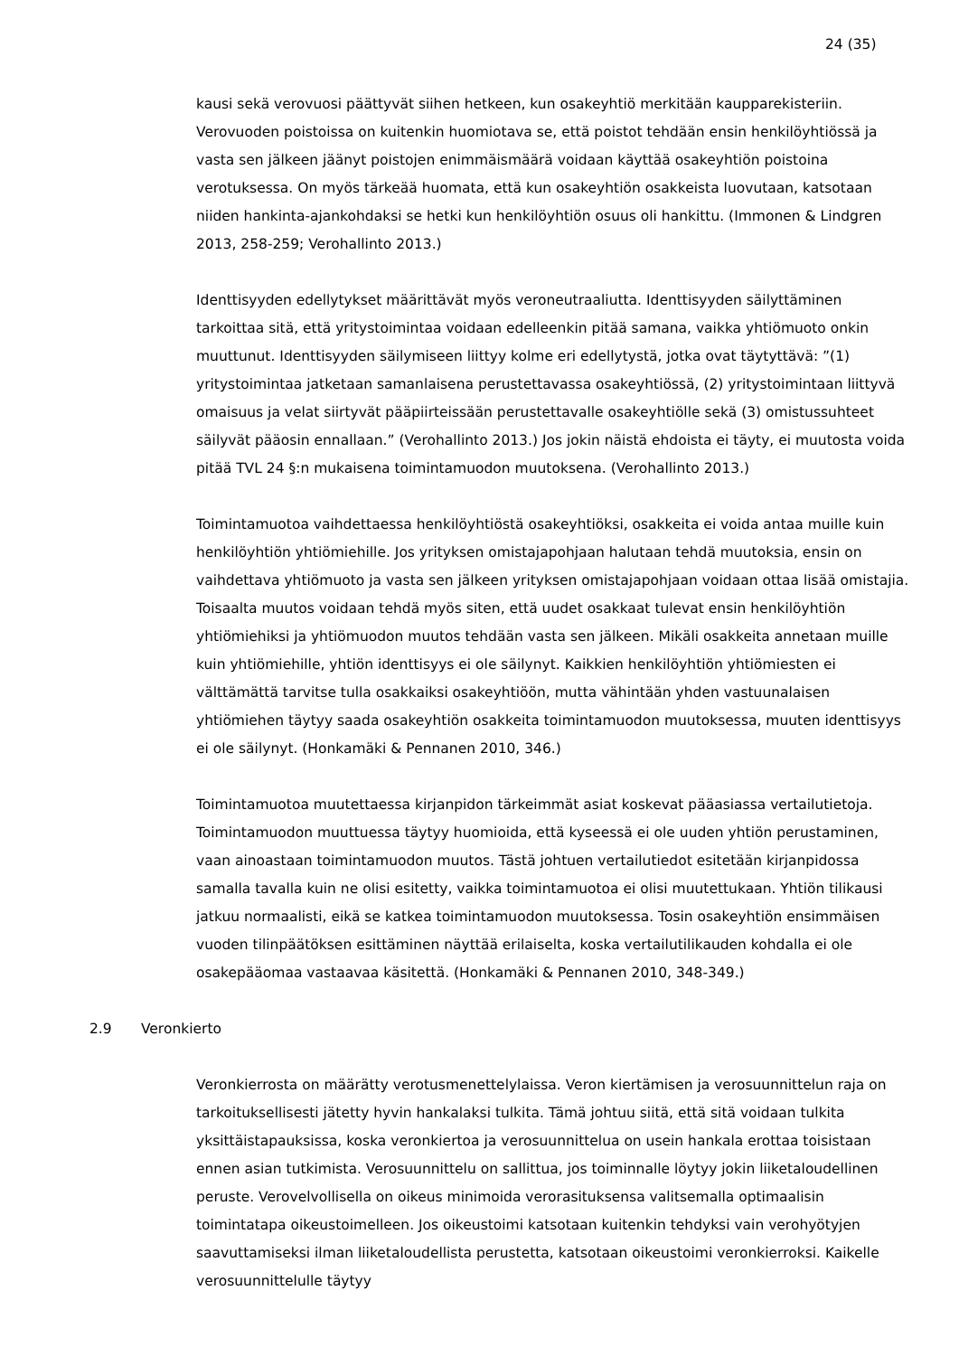24 (35)
kausi sekä verovuosi päättyvät siihen hetkeen, kun osakeyhtiö merkitään kaupparekisteriin. Verovuoden poistoissa on kuitenkin huomiotava se, että poistot tehdään ensin henkilöyhtiössä ja vasta sen jälkeen jäänyt poistojen enimmäismäärä voidaan käyttää osakeyhtiön poistoina verotuksessa. On myös tärkeää huomata, että kun osakeyhtiön osakkeista luovutaan, katsotaan niiden hankinta-ajankohdaksi se hetki kun henkilöyhtiön osuus oli hankittu. (Immonen & Lindgren 2013, 258-259; Verohallinto 2013.)
Identtisyyden edellytykset määrittävät myös veroneutraaliutta. Identtisyyden säilyttäminen tarkoittaa sitä, että yritystoimintaa voidaan edelleenkin pitää samana, vaikka yhtiömuoto onkin muuttunut. Identtisyyden säilymiseen liittyy kolme eri edellytystä, jotka ovat täytyttävä: ”(1) yritystoimintaa jatketaan samanlaisena perustettavassa osakeyhtiössä, (2) yritystoimintaan liittyvä omaisuus ja velat siirtyvät pääpiirteissään perustettavalle osakeyhtiölle sekä (3) omistussuhteet säilyvät pääosin ennallaan.” (Verohallinto 2013.) Jos jokin näistä ehdoista ei täyty, ei muutosta voida pitää TVL 24 §:n mukaisena toimintamuodon muutoksena. (Verohallinto 2013.)
Toimintamuotoa vaihdettaessa henkilöyhtiöstä osakeyhtiöksi, osakkeita ei voida antaa muille kuin henkilöyhtiön yhtiömiehille. Jos yrityksen omistajapohjaan halutaan tehdä muutoksia, ensin on vaihdettava yhtiömuoto ja vasta sen jälkeen yrityksen omistajapohjaan voidaan ottaa lisää omistajia. Toisaalta muutos voidaan tehdä myös siten, että uudet osakkaat tulevat ensin henkilöyhtiön yhtiömiehiksi ja yhtiömuodon muutos tehdään vasta sen jälkeen. Mikäli osakkeita annetaan muille kuin yhtiömiehille, yhtiön identtisyys ei ole säilynyt. Kaikkien henkilöyhtiön yhtiömiesten ei välttämättä tarvitse tulla osakkaiksi osakeyhtiöön, mutta vähintään yhden vastuunalaisen yhtiömiehen täytyy saada osakeyhtiön osakkeita toimintamuodon muutoksessa, muuten identtisyys ei ole säilynyt. (Honkamäki & Pennanen 2010, 346.)
Toimintamuotoa muutettaessa kirjanpidon tärkeimmät asiat koskevat pääasiassa vertailutietoja. Toimintamuodon muuttuessa täytyy huomioida, että kyseessä ei ole uuden yhtiön perustaminen, vaan ainoastaan toimintamuodon muutos. Tästä johtuen vertailutiedot esitetään kirjanpidossa samalla tavalla kuin ne olisi esitetty, vaikka toimintamuotoa ei olisi muutettukaan. Yhtiön tilikausi jatkuu normaalisti, eikä se katkea toimintamuodon muutoksessa. Tosin osakeyhtiön ensimmäisen vuoden tilinpäätöksen esittäminen näyttää erilaiselta, koska vertailutilikauden kohdalla ei ole osakepääomaa vastaavaa käsitettä. (Honkamäki & Pennanen 2010, 348-349.)
2.9 Veronkierto
Veronkierrosta on määrätty verotusmenettelylaissa. Veron kiertämisen ja verosuunnittelun raja on tarkoituksellisesti jätetty hyvin hankalaksi tulkita. Tämä johtuu siitä, että sitä voidaan tulkita yksittäistapauksissa, koska veronkiertoa ja verosuunnittelua on usein hankala erottaa toisistaan ennen asian tutkimista. Verosuunnittelu on sallittua, jos toiminnalle löytyy jokin liiketaloudellinen peruste. Verovelvollisella on oikeus minimoida verorasituksensa valitsemalla optimaalisin toimintatapa oikeustoimelleen. Jos oikeustoimi katsotaan kuitenkin tehdyksi vain verohyötyjen saavuttamiseksi ilman liiketaloudellista perustetta, katsotaan oikeustoimi veronkierroksi. Kaikelle verosuunnittelulle täytyy